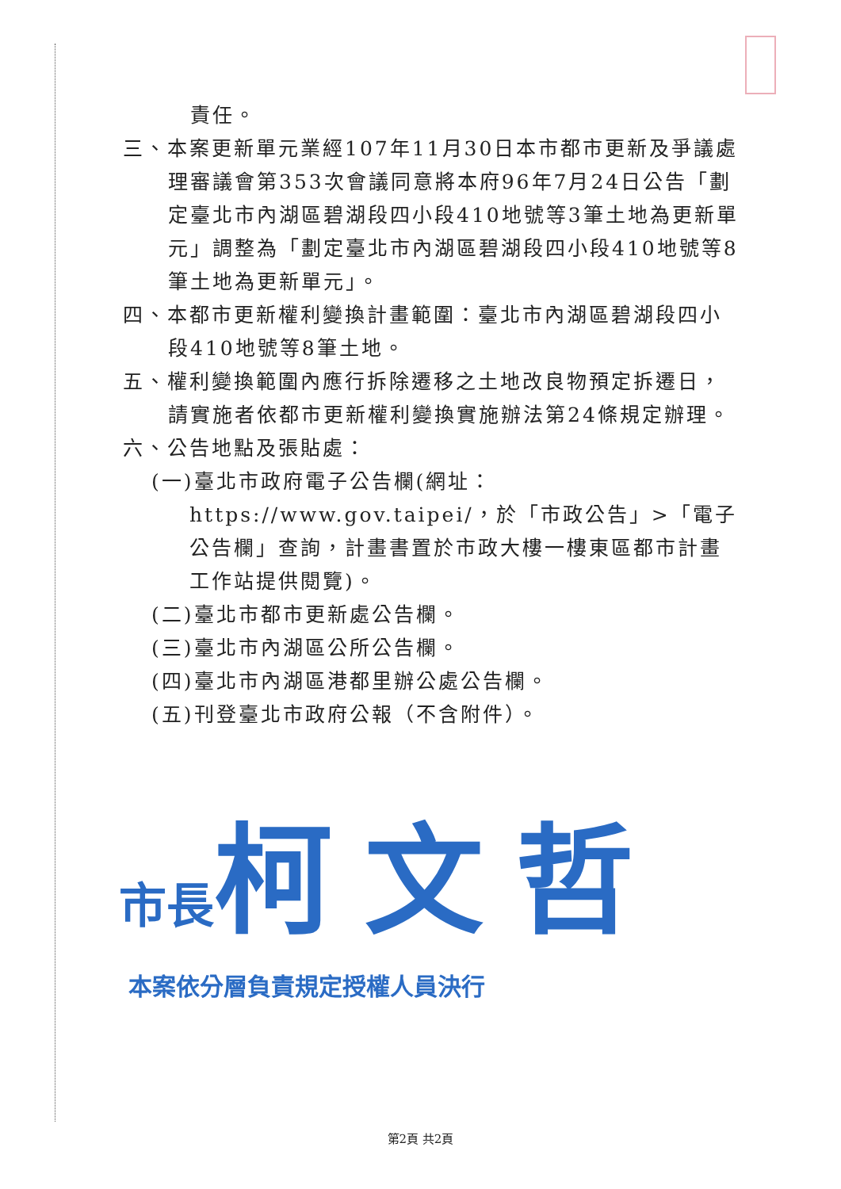責任。
三、本案更新單元業經107年11月30日本市都市更新及爭議處理審議會第353次會議同意將本府96年7月24日公告「劃定臺北市內湖區碧湖段四小段410地號等3筆土地為更新單元」調整為「劃定臺北市內湖區碧湖段四小段410地號等8筆土地為更新單元」。
四、本都市更新權利變換計畫範圍：臺北市內湖區碧湖段四小段410地號等8筆土地。
五、權利變換範圍內應行拆除遷移之土地改良物預定拆遷日，請實施者依都市更新權利變換實施辦法第24條規定辦理。
六、公告地點及張貼處：
(一)臺北市政府電子公告欄(網址：https://www.gov.taipei/，於「市政公告」>「電子公告欄」查詢，計畫書置於市政大樓一樓東區都市計畫工作站提供閱覽)。
(二)臺北市都市更新處公告欄。
(三)臺北市內湖區公所公告欄。
(四)臺北市內湖區港都里辦公處公告欄。
(五)刊登臺北市政府公報（不含附件）。
市長 柯文哲
本案依分層負責規定授權人員決行
第2頁 共2頁